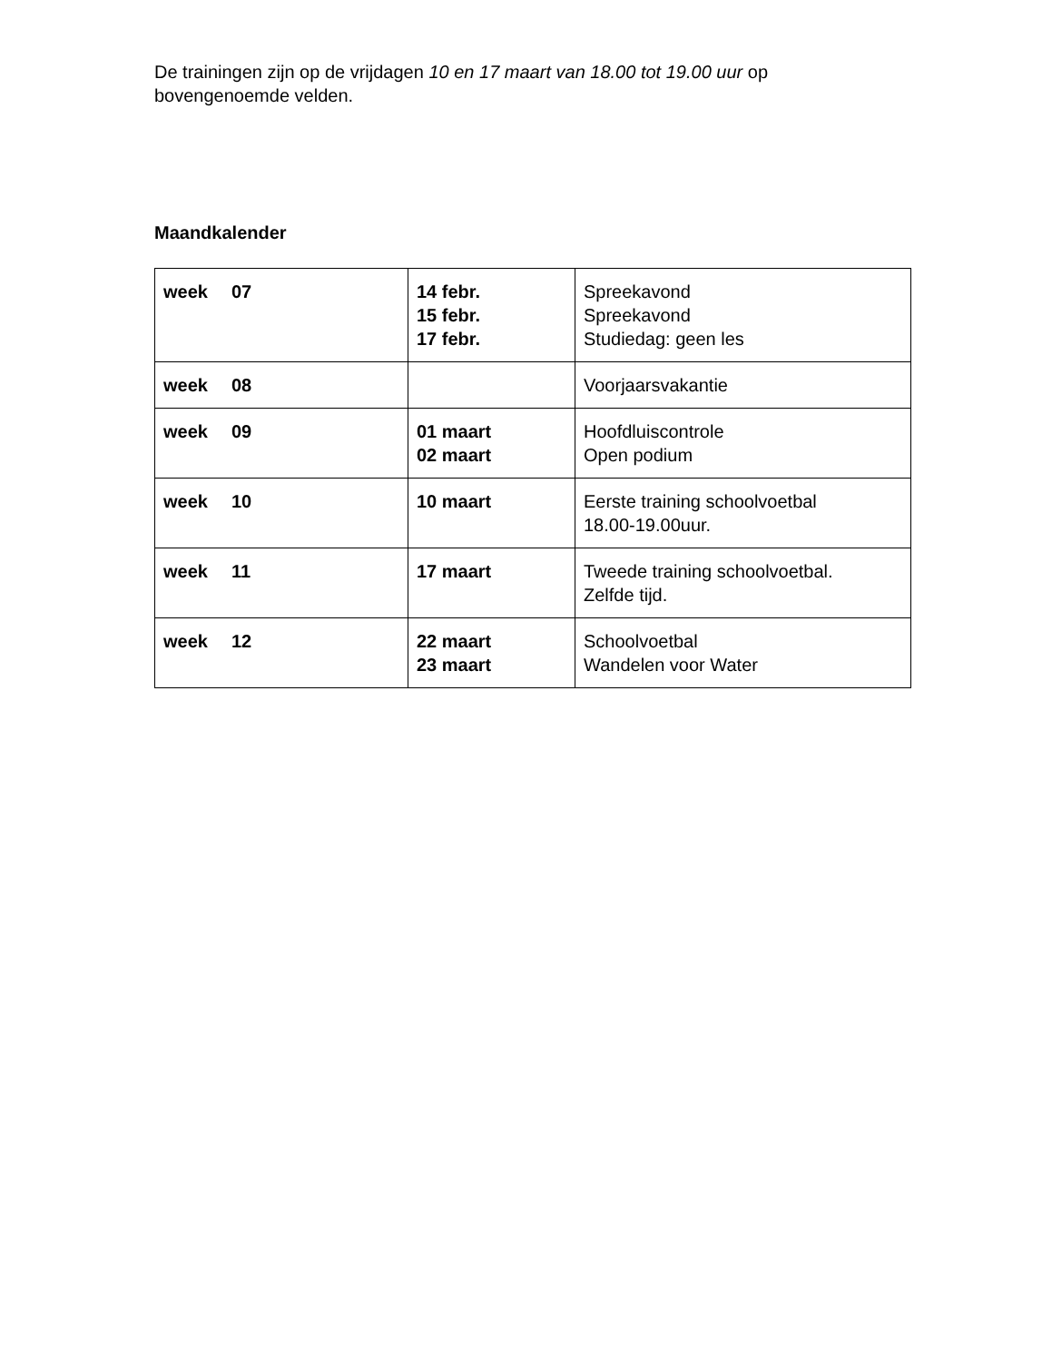De trainingen zijn op de vrijdagen 10 en 17 maart van 18.00 tot 19.00 uur op bovengenoemde velden.
Maandkalender
| week 07 | 14 febr. 15 febr. 17 febr. | Spreekavond Spreekavond Studiedag: geen les |
| week 08 | | Voorjaarsvakantie |
| week 09 | 01 maart 02 maart | Hoofdluiscontrole Open podium |
| week 10 | 10 maart | Eerste training schoolvoetbal 18.00-19.00uur. |
| week 11 | 17 maart | Tweede training schoolvoetbal. Zelfde tijd. |
| week 12 | 22 maart 23 maart | Schoolvoetbal Wandelen voor Water |